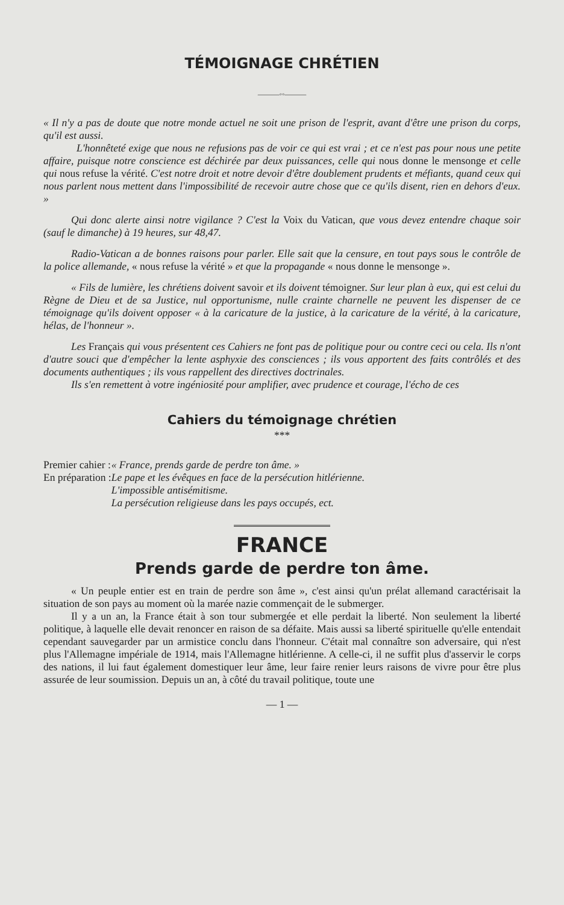TÉMOIGNAGE CHRÉTIEN
———◦◦———
« Il n'y a pas de doute que notre monde actuel ne soit une prison de l'esprit, avant d'être une prison du corps, qu'il est aussi.
L'honnêteté exige que nous ne refusions pas de voir ce qui est vrai ; et ce n'est pas pour nous une petite affaire, puisque notre conscience est déchirée par deux puissances, celle qui nous donne le mensonge et celle qui nous refuse la vérité. C'est notre droit et notre devoir d'être doublement prudents et méfiants, quand ceux qui nous parlent nous mettent dans l'impossibilité de recevoir autre chose que ce qu'ils disent, rien en dehors d'eux. »
Qui donc alerte ainsi notre vigilance ? C'est la Voix du Vatican, que vous devez entendre chaque soir (sauf le dimanche) à 19 heures, sur 48,47.
Radio-Vatican a de bonnes raisons pour parler. Elle sait que la censure, en tout pays sous le contrôle de la police allemande, « nous refuse la vérité » et que la propagande « nous donne le mensonge ».
« Fils de lumière, les chrétiens doivent savoir et ils doivent témoigner. Sur leur plan à eux, qui est celui du Règne de Dieu et de sa Justice, nul opportunisme, nulle crainte charnelle ne peuvent les dispenser de ce témoignage qu'ils doivent opposer « à la caricature de la justice, à la caricature de la vérité, à la caricature, hélas, de l'honneur ».
Les Français qui vous présentent ces Cahiers ne font pas de politique pour ou contre ceci ou cela. Ils n'ont d'autre souci que d'empêcher la lente asphyxie des consciences ; ils vous apportent des faits contrôlés et des documents authentiques ; ils vous rappellent des directives doctrinales.
Ils s'en remettent à votre ingéniosité pour amplifier, avec prudence et courage, l'écho de ces
Cahiers du témoignage chrétien
***
| Premier cahier : | « France, prends garde de perdre ton âme. » |
| En préparation : | Le pape et les évêques en face de la persécution hitlérienne. L'impossible antisémitisme. La persécution religieuse dans les pays occupés, ect. |
FRANCE
Prends garde de perdre ton âme.
« Un peuple entier est en train de perdre son âme », c'est ainsi qu'un prélat allemand caractérisait la situation de son pays au moment où la marée nazie commençait de le submerger.
Il y a un an, la France était à son tour submergée et elle perdait la liberté. Non seulement la liberté politique, à laquelle elle devait renoncer en raison de sa défaite. Mais aussi sa liberté spirituelle qu'elle entendait cependant sauvegarder par un armistice conclu dans l'honneur. C'était mal connaître son adversaire, qui n'est plus l'Allemagne impériale de 1914, mais l'Allemagne hitlérienne. A celle-ci, il ne suffit plus d'asservir le corps des nations, il lui faut également domestiquer leur âme, leur faire renier leurs raisons de vivre pour être plus assurée de leur soumission. Depuis un an, à côté du travail politique, toute une
— 1 —